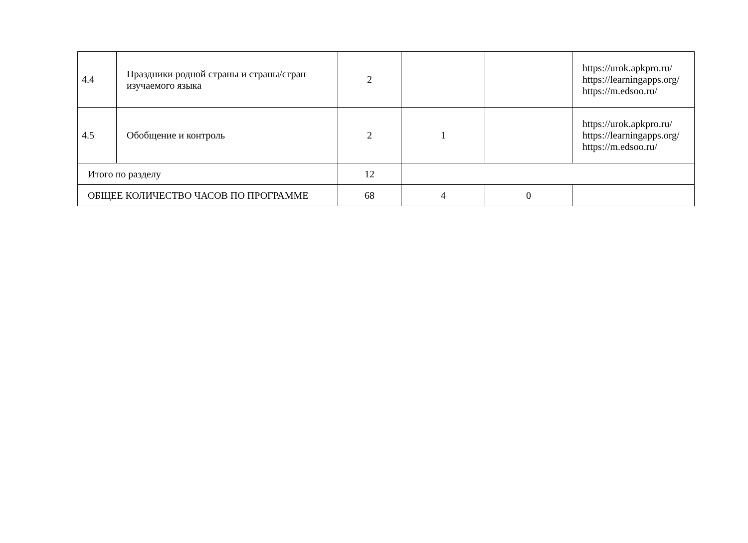| 4.4 | Праздники родной страны и страны/стран изучаемого языка | 2 | | | https://urok.apkpro.ru/ https://learningapps.org/ https://m.edsoo.ru/ |
| 4.5 | Обобщение и контроль | 2 | 1 | | https://urok.apkpro.ru/ https://learningapps.org/ https://m.edsoo.ru/ |
| Итого по разделу | | 12 | | | |
| ОБЩЕЕ КОЛИЧЕСТВО ЧАСОВ ПО ПРОГРАММЕ | | 68 | 4 | 0 | |